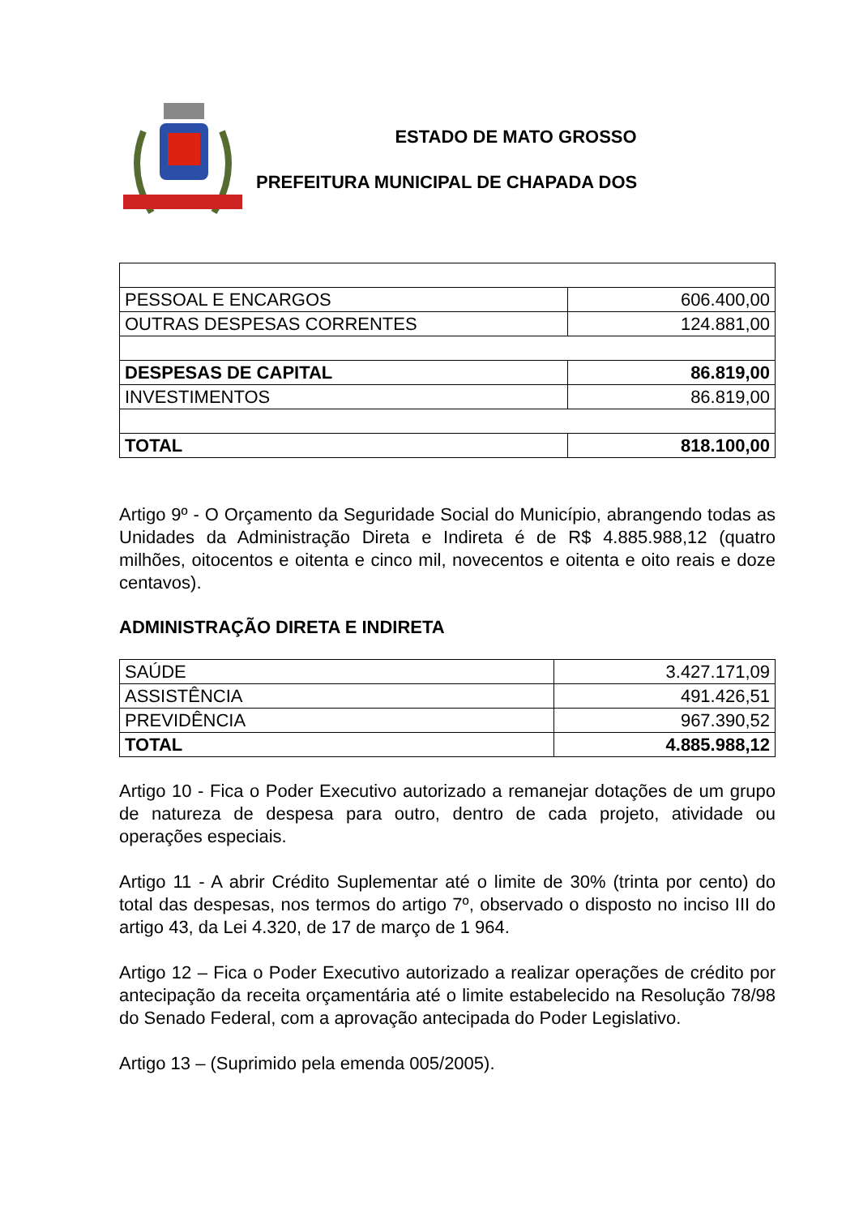ESTADO DE MATO GROSSO
PREFEITURA MUNICIPAL DE CHAPADA DOS
| PESSOAL E ENCARGOS | 606.400,00 |
| OUTRAS DESPESAS CORRENTES | 124.881,00 |
| DESPESAS DE CAPITAL | 86.819,00 |
| INVESTIMENTOS | 86.819,00 |
| TOTAL | 818.100,00 |
Artigo 9º - O Orçamento da Seguridade Social do Município, abrangendo todas as Unidades da Administração Direta e Indireta é de R$ 4.885.988,12 (quatro milhões, oitocentos e oitenta e cinco mil, novecentos e oitenta e oito reais e doze centavos).
ADMINISTRAÇÃO DIRETA E INDIRETA
| SAÚDE | 3.427.171,09 |
| ASSISTÊNCIA | 491.426,51 |
| PREVIDÊNCIA | 967.390,52 |
| TOTAL | 4.885.988,12 |
Artigo 10 - Fica o Poder Executivo autorizado a remanejar dotações de um grupo de natureza de despesa para outro, dentro de cada projeto, atividade ou operações especiais.
Artigo 11 - A abrir Crédito Suplementar até o limite de 30% (trinta por cento) do total das despesas, nos termos do artigo 7º, observado o disposto no inciso III do artigo 43, da Lei 4.320, de 17 de março de 1 964.
Artigo 12 – Fica o Poder Executivo autorizado a realizar operações de crédito por antecipação da receita orçamentária até o limite estabelecido na Resolução 78/98 do Senado Federal, com a aprovação antecipada do Poder Legislativo.
Artigo 13 – (Suprimido pela emenda 005/2005).